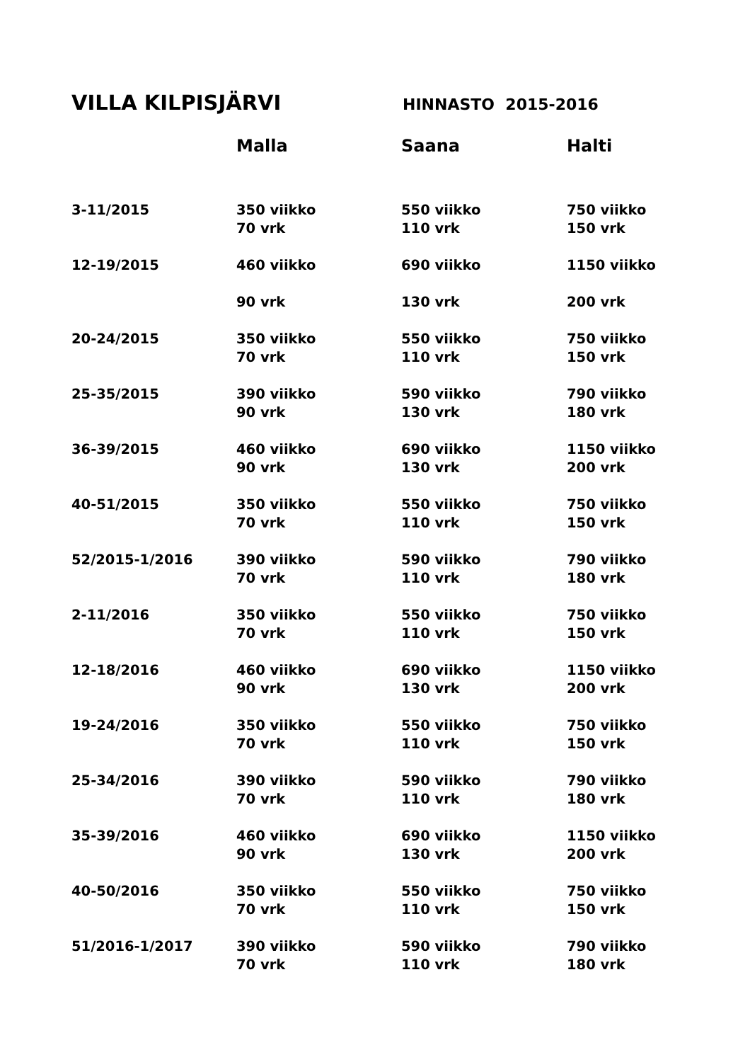VILLA KILPISJÄRVI
HINNASTO 2015-2016
| | Malla | Saana | Halti |
| --- | --- | --- | --- |
| 3-11/2015 | 350 viikko 70 vrk | 550 viikko 110 vrk | 750 viikko 150 vrk |
| 12-19/2015 | 460 viikko | 690 viikko | 1150 viikko |
| | 90 vrk | 130 vrk | 200 vrk |
| 20-24/2015 | 350 viikko 70 vrk | 550 viikko 110 vrk | 750 viikko 150 vrk |
| 25-35/2015 | 390 viikko 90 vrk | 590 viikko 130 vrk | 790 viikko 180 vrk |
| 36-39/2015 | 460 viikko 90 vrk | 690 viikko 130 vrk | 1150 viikko 200 vrk |
| 40-51/2015 | 350 viikko 70 vrk | 550 viikko 110 vrk | 750 viikko 150 vrk |
| 52/2015-1/2016 | 390 viikko 70 vrk | 590 viikko 110 vrk | 790 viikko 180 vrk |
| 2-11/2016 | 350 viikko 70 vrk | 550 viikko 110 vrk | 750 viikko 150 vrk |
| 12-18/2016 | 460 viikko 90 vrk | 690 viikko 130 vrk | 1150 viikko 200 vrk |
| 19-24/2016 | 350 viikko 70 vrk | 550 viikko 110 vrk | 750 viikko 150 vrk |
| 25-34/2016 | 390 viikko 70 vrk | 590 viikko 110 vrk | 790 viikko 180 vrk |
| 35-39/2016 | 460 viikko 90 vrk | 690 viikko 130 vrk | 1150 viikko 200 vrk |
| 40-50/2016 | 350 viikko 70 vrk | 550 viikko 110 vrk | 750 viikko 150 vrk |
| 51/2016-1/2017 | 390 viikko 70 vrk | 590 viikko 110 vrk | 790 viikko 180 vrk |